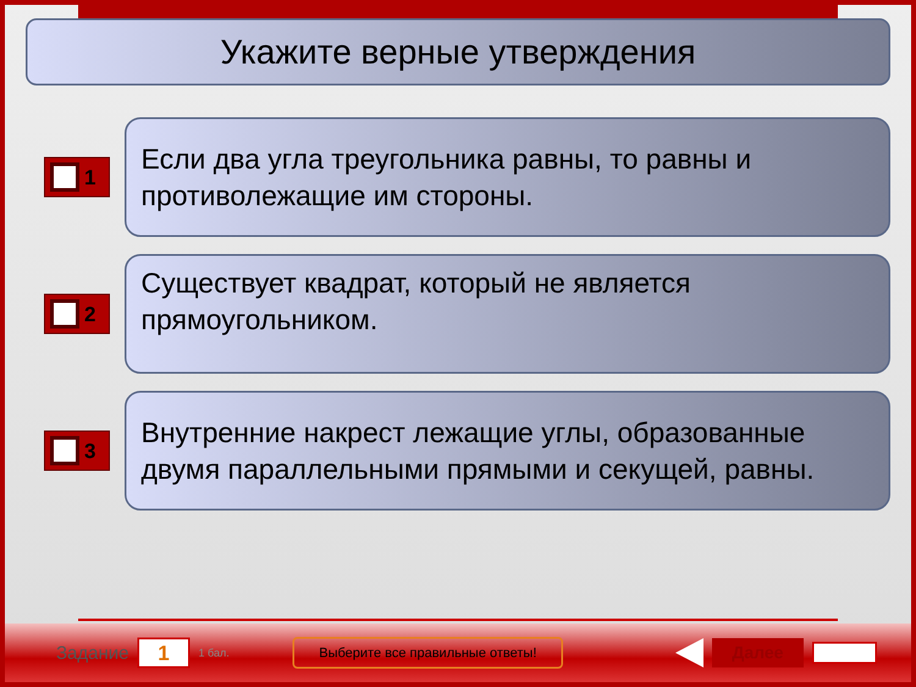Укажите верные утверждения
1
Если два угла треугольника равны, то равны и противолежащие им стороны.
2
Существует квадрат, который не является прямоугольником.
3
Внутренние накрест лежащие углы, образованные двумя параллельными прямыми и секущей, равны.
Задание 1 1 бал. Выберите все правильные ответы! Далее